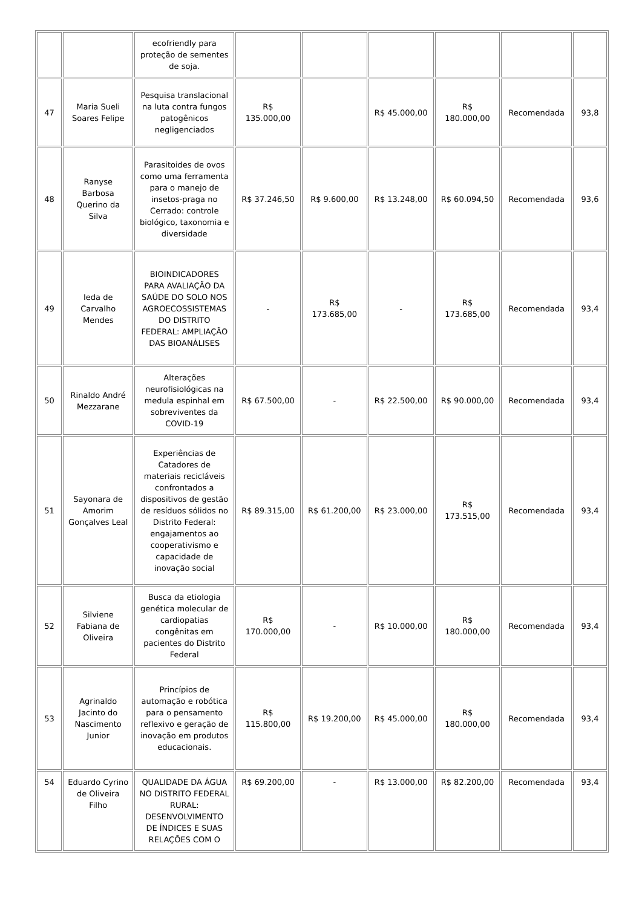| | | ecofriendly para proteção de sementes de soja. | | | | | | |
| 47 | Maria Sueli Soares Felipe | Pesquisa translacional na luta contra fungos patogênicos negligenciados | R$ 135.000,00 | | R$ 45.000,00 | R$ 180.000,00 | Recomendada | 93,8 |
| 48 | Ranyse Barbosa Querino da Silva | Parasitoides de ovos como uma ferramenta para o manejo de insetos-praga no Cerrado: controle biológico, taxonomia e diversidade | R$ 37.246,50 | R$ 9.600,00 | R$ 13.248,00 | R$ 60.094,50 | Recomendada | 93,6 |
| 49 | Ieda de Carvalho Mendes | BIOINDICADORES PARA AVALIAÇÃO DA SAÚDE DO SOLO NOS AGROECOSSISTEMAS DO DISTRITO FEDERAL: AMPLIAÇÃO DAS BIOANÁLISES | - | R$ 173.685,00 | - | R$ 173.685,00 | Recomendada | 93,4 |
| 50 | Rinaldo André Mezzarane | Alterações neurofisiológicas na medula espinhal em sobreviventes da COVID-19 | R$ 67.500,00 | - | R$ 22.500,00 | R$ 90.000,00 | Recomendada | 93,4 |
| 51 | Sayonara de Amorim Gonçalves Leal | Experiências de Catadores de materiais recicláveis confrontados a dispositivos de gestão de resíduos sólidos no Distrito Federal: engajamentos ao cooperativismo e capacidade de inovação social | R$ 89.315,00 | R$ 61.200,00 | R$ 23.000,00 | R$ 173.515,00 | Recomendada | 93,4 |
| 52 | Silviene Fabiana de Oliveira | Busca da etiologia genética molecular de cardiopatias congênitas em pacientes do Distrito Federal | R$ 170.000,00 | - | R$ 10.000,00 | R$ 180.000,00 | Recomendada | 93,4 |
| 53 | Agrinaldo Jacinto do Nascimento Junior | Princípios de automação e robótica para o pensamento reflexivo e geração de inovação em produtos educacionais. | R$ 115.800,00 | R$ 19.200,00 | R$ 45.000,00 | R$ 180.000,00 | Recomendada | 93,4 |
| 54 | Eduardo Cyrino de Oliveira Filho | QUALIDADE DA ÁGUA NO DISTRITO FEDERAL RURAL: DESENVOLVIMENTO DE ÍNDICES E SUAS RELAÇÕES COM O | R$ 69.200,00 | - | R$ 13.000,00 | R$ 82.200,00 | Recomendada | 93,4 |